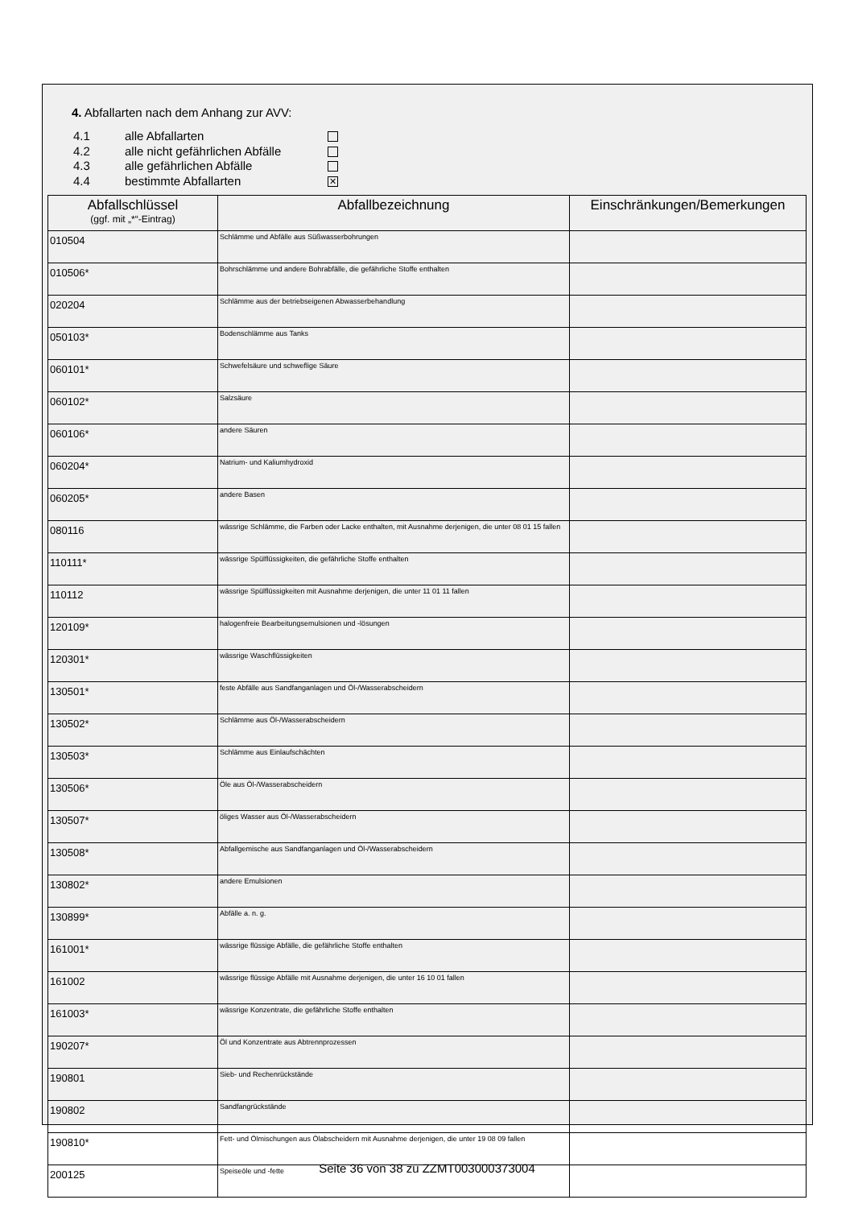4. Abfallarten nach dem Anhang zur AVV:
4.1 alle Abfallarten
4.2 alle nicht gefährlichen Abfälle
4.3 alle gefährlichen Abfälle
4.4 bestimmte Abfallarten ✕
| Abfallschlüssel (ggf. mit „*“-Eintrag) | Abfallbezeichnung | Einschränkungen/Bemerkungen |
| --- | --- | --- |
| 010504 | Schlämme und Abfälle aus Süßwasserbohrungen | |
| 010506* | Bohrschlämme und andere Bohrabfälle, die gefährliche Stoffe enthalten | |
| 020204 | Schlämme aus der betriebseigenen Abwasserbehandlung | |
| 050103* | Bodenschlämme aus Tanks | |
| 060101* | Schwefelsäure und schweflige Säure | |
| 060102* | Salzsäure | |
| 060106* | andere Säuren | |
| 060204* | Natrium- und Kaliumhydroxid | |
| 060205* | andere Basen | |
| 080116 | wässrige Schlämme, die Farben oder Lacke enthalten, mit Ausnahme derjenigen, die unter 08 01 15 fallen | |
| 110111* | wässrige Spülflüssigkeiten, die gefährliche Stoffe enthalten | |
| 110112 | wässrige Spülflüssigkeiten mit Ausnahme derjenigen, die unter 11 01 11 fallen | |
| 120109* | halogenfreie Bearbeitungsemulsionen und -lösungen | |
| 120301* | wässrige Waschflüssigkeiten | |
| 130501* | feste Abfälle aus Sandfanganlagen und Öl-/Wasserabscheidern | |
| 130502* | Schlämme aus Öl-/Wasserabscheidern | |
| 130503* | Schlämme aus Einlaufschächten | |
| 130506* | Öle aus Öl-/Wasserabscheidern | |
| 130507* | öliges Wasser aus Öl-/Wasserabscheidern | |
| 130508* | Abfallgemische aus Sandfanganlagen und Öl-/Wasserabscheidern | |
| 130802* | andere Emulsionen | |
| 130899* | Abfälle a. n. g. | |
| 161001* | wässrige flüssige Abfälle, die gefährliche Stoffe enthalten | |
| 161002 | wässrige flüssige Abfälle mit Ausnahme derjenigen, die unter 16 10 01 fallen | |
| 161003* | wässrige Konzentrate, die gefährliche Stoffe enthalten | |
| 190207* | Öl und Konzentrate aus Abtrennprozessen | |
| 190801 | Sieb- und Rechenrückstände | |
| 190802 | Sandfangrückstände | |
| 190810* | Fett- und Ölmischungen aus Ölabscheidern mit Ausnahme derjenigen, die unter 19 08 09 fallen | |
| 200125 | Speiseöle und -fette | |
Seite 36 von 38 zu ZZMT003000373004